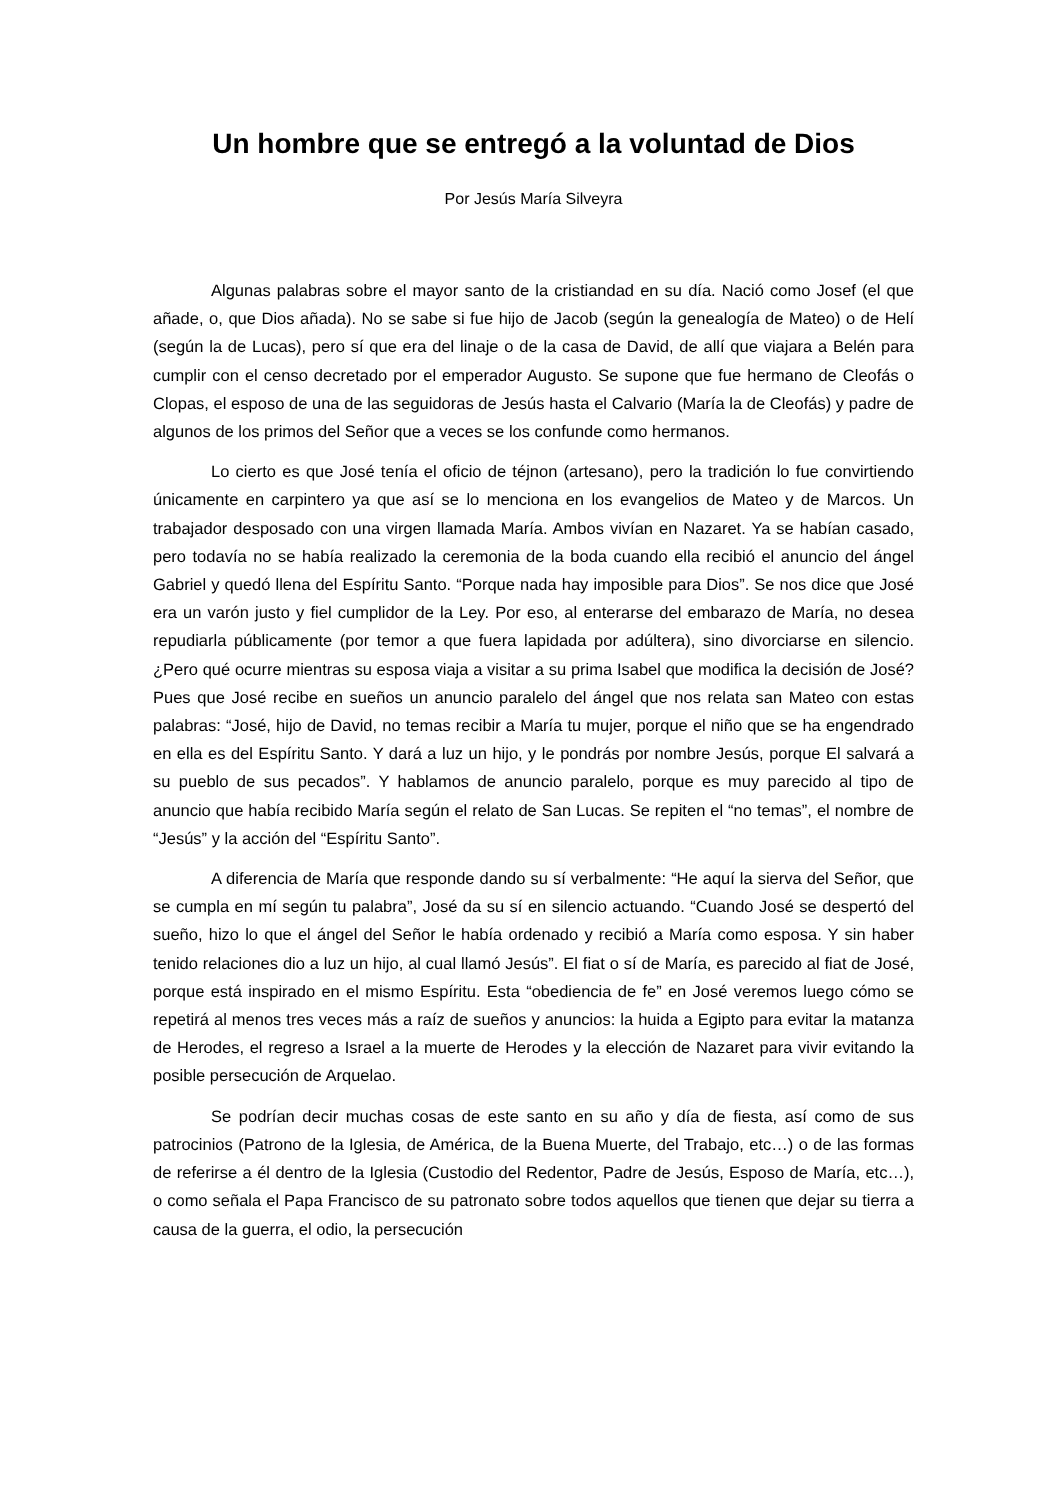Un hombre que se entregó a la voluntad de Dios
Por Jesús María Silveyra
Algunas palabras sobre el mayor santo de la cristiandad en su día. Nació como Josef (el que añade, o, que Dios añada). No se sabe si fue hijo de Jacob (según la genealogía de Mateo) o de Helí (según la de Lucas), pero sí que era del linaje o de la casa de David, de allí que viajara a Belén para cumplir con el censo decretado por el emperador Augusto. Se supone que fue hermano de Cleofás o Clopas, el esposo de una de las seguidoras de Jesús hasta el Calvario (María la de Cleofás) y padre de algunos de los primos del Señor que a veces se los confunde como hermanos.
Lo cierto es que José tenía el oficio de téjnon (artesano), pero la tradición lo fue convirtiendo únicamente en carpintero ya que así se lo menciona en los evangelios de Mateo y de Marcos. Un trabajador desposado con una virgen llamada María. Ambos vivían en Nazaret. Ya se habían casado, pero todavía no se había realizado la ceremonia de la boda cuando ella recibió el anuncio del ángel Gabriel y quedó llena del Espíritu Santo. “Porque nada hay imposible para Dios”. Se nos dice que José era un varón justo y fiel cumplidor de la Ley. Por eso, al enterarse del embarazo de María, no desea repudiarla públicamente (por temor a que fuera lapidada por adúltera), sino divorciarse en silencio. ¿Pero qué ocurre mientras su esposa viaja a visitar a su prima Isabel que modifica la decisión de José? Pues que José recibe en sueños un anuncio paralelo del ángel que nos relata san Mateo con estas palabras: “José, hijo de David, no temas recibir a María tu mujer, porque el niño que se ha engendrado en ella es del Espíritu Santo. Y dará a luz un hijo, y le pondrás por nombre Jesús, porque El salvará a su pueblo de sus pecados”. Y hablamos de anuncio paralelo, porque es muy parecido al tipo de anuncio que había recibido María según el relato de San Lucas. Se repiten el “no temas”, el nombre de “Jesús” y la acción del “Espíritu Santo”.
A diferencia de María que responde dando su sí verbalmente: “He aquí la sierva del Señor, que se cumpla en mí según tu palabra”, José da su sí en silencio actuando. “Cuando José se despertó del sueño, hizo lo que el ángel del Señor le había ordenado y recibió a María como esposa. Y sin haber tenido relaciones dio a luz un hijo, al cual llamó Jesús”. El fiat o sí de María, es parecido al fiat de José, porque está inspirado en el mismo Espíritu. Esta “obediencia de fe” en José veremos luego cómo se repetirá al menos tres veces más a raíz de sueños y anuncios: la huida a Egipto para evitar la matanza de Herodes, el regreso a Israel a la muerte de Herodes y la elección de Nazaret para vivir evitando la posible persecución de Arquelao.
Se podrían decir muchas cosas de este santo en su año y día de fiesta, así como de sus patrocinios (Patrono de la Iglesia, de América, de la Buena Muerte, del Trabajo, etc…) o de las formas de referirse a él dentro de la Iglesia (Custodio del Redentor, Padre de Jesús, Esposo de María, etc…), o como señala el Papa Francisco de su patronato sobre todos aquellos que tienen que dejar su tierra a causa de la guerra, el odio, la persecución